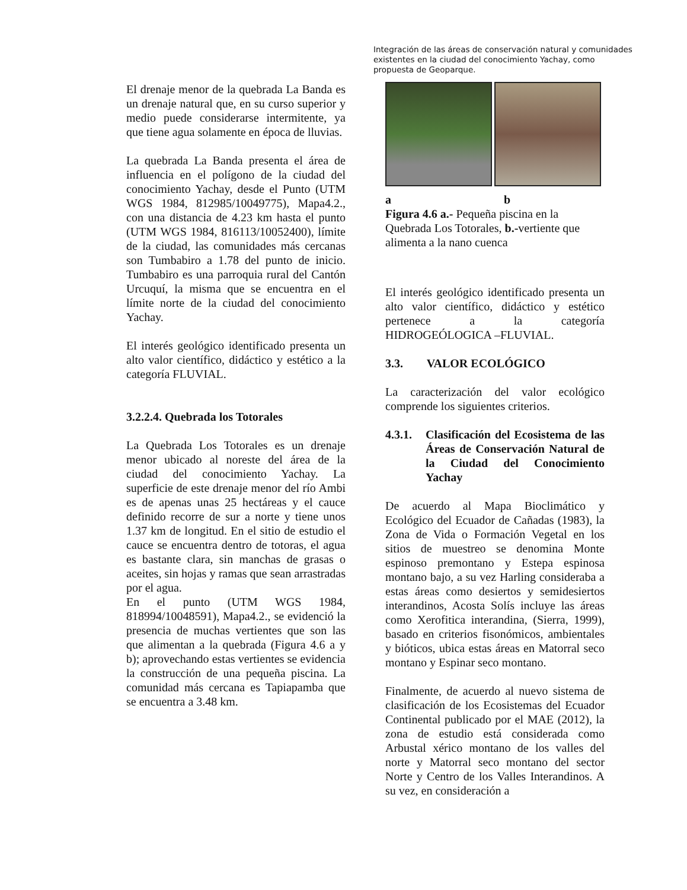Integración de las áreas de conservación natural y comunidades existentes en la ciudad del conocimiento Yachay, como propuesta de Geoparque.
El drenaje menor de la quebrada La Banda es un drenaje natural que, en su curso superior y medio puede considerarse intermitente, ya que tiene agua solamente en época de lluvias.
La quebrada La Banda presenta el área de influencia en el polígono de la ciudad del conocimiento Yachay, desde el Punto (UTM WGS 1984, 812985/10049775), Mapa4.2., con una distancia de 4.23 km hasta el punto (UTM WGS 1984, 816113/10052400), límite de la ciudad, las comunidades más cercanas son Tumbabiro a 1.78 del punto de inicio. Tumbabiro es una parroquia rural del Cantón Urcuquí, la misma que se encuentra en el límite norte de la ciudad del conocimiento Yachay.
El interés geológico identificado presenta un alto valor científico, didáctico y estético a la categoría FLUVIAL.
3.2.2.4. Quebrada los Totorales
La Quebrada Los Totorales es un drenaje menor ubicado al noreste del área de la ciudad del conocimiento Yachay. La superficie de este drenaje menor del río Ambi es de apenas unas 25 hectáreas y el cauce definido recorre de sur a norte y tiene unos 1.37 km de longitud. En el sitio de estudio el cauce se encuentra dentro de totoras, el agua es bastante clara, sin manchas de grasas o aceites, sin hojas y ramas que sean arrastradas por el agua.
En el punto (UTM WGS 1984, 818994/10048591), Mapa4.2., se evidenció la presencia de muchas vertientes que son las que alimentan a la quebrada (Figura 4.6 a y b); aprovechando estas vertientes se evidencia la construcción de una pequeña piscina. La comunidad más cercana es Tapiapamba que se encuentra a 3.48 km.
a b
Figura 4.6 a.- Pequeña piscina en la Quebrada Los Totorales, b.-vertiente que alimenta a la nano cuenca
El interés geológico identificado presenta un alto valor científico, didáctico y estético pertenece a la categoría HIDROGEÓLOGICA –FLUVIAL.
3.3. VALOR ECOLÓGICO
La caracterización del valor ecológico comprende los siguientes criterios.
4.3.1. Clasificación del Ecosistema de las Áreas de Conservación Natural de la Ciudad del Conocimiento Yachay
De acuerdo al Mapa Bioclimático y Ecológico del Ecuador de Cañadas (1983), la Zona de Vida o Formación Vegetal en los sitios de muestreo se denomina Monte espinoso premontano y Estepa espinosa montano bajo, a su vez Harling consideraba a estas áreas como desiertos y semidesiertos interandinos, Acosta Solís incluye las áreas como Xerofitica interandina, (Sierra, 1999), basado en criterios fisonómicos, ambientales y bióticos, ubica estas áreas en Matorral seco montano y Espinar seco montano.
Finalmente, de acuerdo al nuevo sistema de clasificación de los Ecosistemas del Ecuador Continental publicado por el MAE (2012), la zona de estudio está considerada como Arbustal xérico montano de los valles del norte y Matorral seco montano del sector Norte y Centro de los Valles Interandinos. A su vez, en consideración a